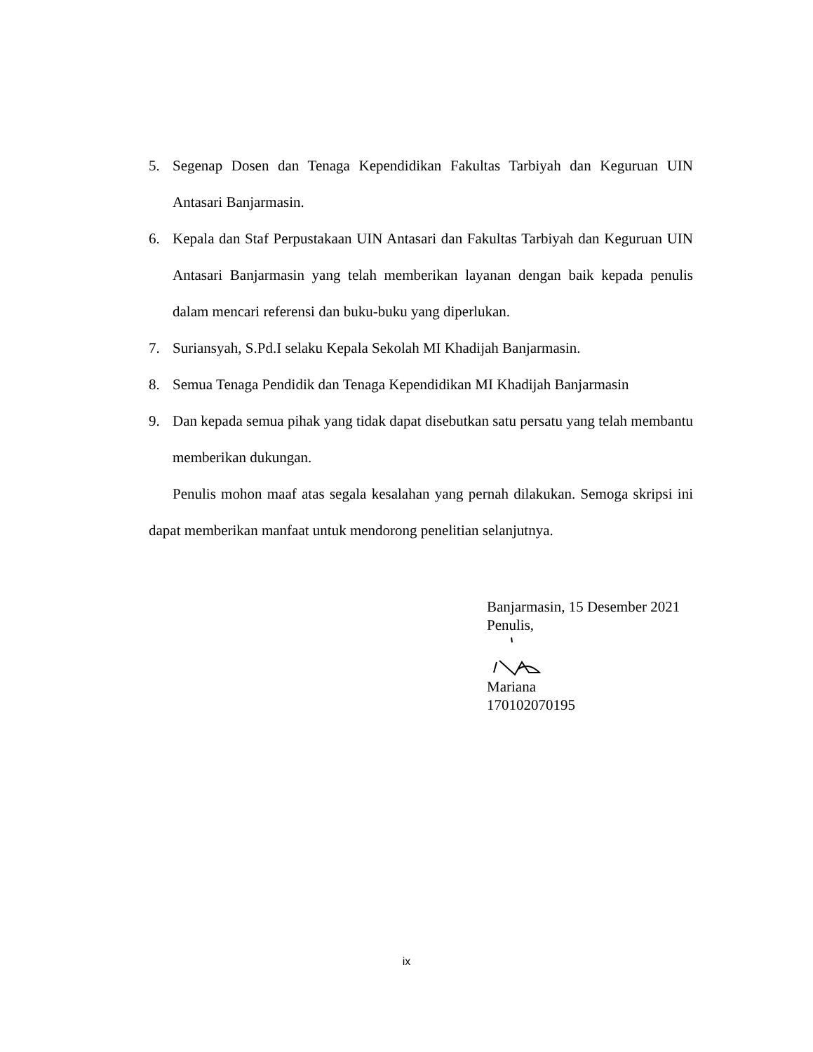5. Segenap Dosen dan Tenaga Kependidikan Fakultas Tarbiyah dan Keguruan UIN Antasari Banjarmasin.
6. Kepala dan Staf Perpustakaan UIN Antasari dan Fakultas Tarbiyah dan Keguruan UIN Antasari Banjarmasin yang telah memberikan layanan dengan baik kepada penulis dalam mencari referensi dan buku-buku yang diperlukan.
7. Suriansyah, S.Pd.I selaku Kepala Sekolah MI Khadijah Banjarmasin.
8. Semua Tenaga Pendidik dan Tenaga Kependidikan MI Khadijah Banjarmasin
9. Dan kepada semua pihak yang tidak dapat disebutkan satu persatu yang telah membantu memberikan dukungan.
Penulis mohon maaf atas segala kesalahan yang pernah dilakukan. Semoga skripsi ini dapat memberikan manfaat untuk mendorong penelitian selanjutnya.
Banjarmasin, 15 Desember 2021
Penulis,
Mariana
170102070195
ix